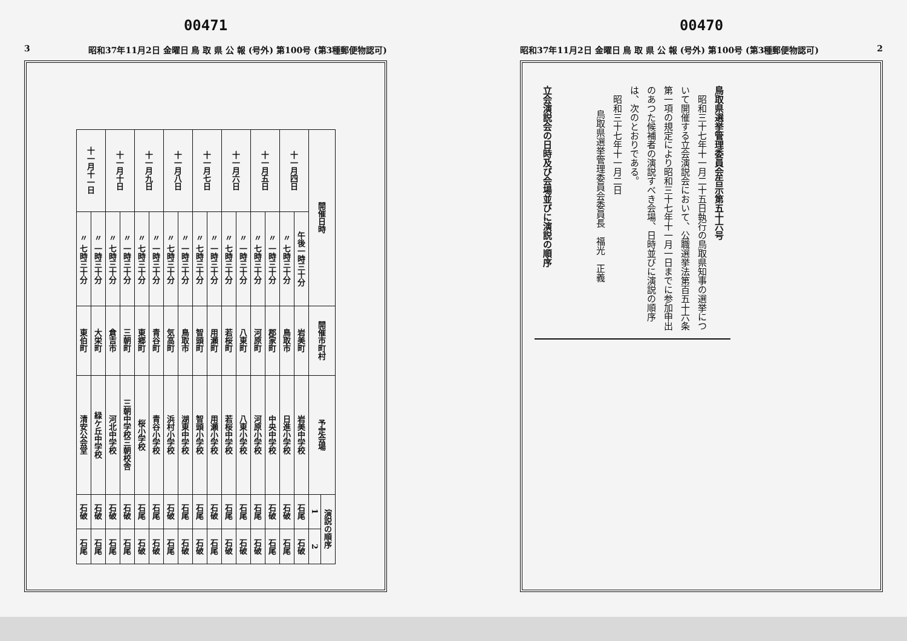00470
昭和37年11月2日 金曜日 鳥 取 県 公 報 (号外) 第100号 (第3種郵便物認可) 2
鳥取県選挙管理委員会告示第五十六号
　昭和三十七年十一月二十五日執行の鳥取県知事の選挙について開催する立会演説会において、公職選挙法第百五十六条第一項の規定により昭和三十七年十一月一日までに参加申出のあつた候補者の演説すべき会場、日時並びに演説の順序は、次のとおりである。
　昭和三十七年十一月二日
鳥取県選挙管理委員会委員長　福光　正義
立会演説会の日時及び会場並びに演説の順序
00471
3 昭和37年11月2日 金曜日 鳥 取 県 公 報 (号外) 第100号 (第3種郵便物認可)
| 開催日時 | | 開催市町村 | 予定会場 | 演説の順序 | |
| --- | --- | --- | --- | --- | --- |
| | | | | 1 | 2 |
| 十一月四日 | 午後一時三十分 | 岩美町 | 岩美中学校 | 石尾 | 石破 |
| | 〃 七時三十分 | 鳥取市 | 日進小学校 | 石破 | 石尾 |
| 十一月五日 | 〃 一時三十分 | 郡家町 | 中央中学校 | 石破 | 石尾 |
| | 〃 七時三十分 | 河原町 | 河原小学校 | 石尾 | 石破 |
| 十一月六日 | 〃 一時三十分 | 八東町 | 八東小学校 | 石尾 | 石破 |
| | 〃 七時三十分 | 若桜町 | 若桜中学校 | 石尾 | 石破 |
| 十一月七日 | 〃 一時三十分 | 用瀬町 | 用瀬小学校 | 石破 | 石尾 |
| | 〃 七時三十分 | 智頭町 | 智頭小学校 | 石尾 | 石破 |
| 十一月八日 | 〃 一時三十分 | 鳥取市 | 湖東中学校 | 石尾 | 石破 |
| | 〃 七時三十分 | 気高町 | 浜村小学校 | 石破 | 石尾 |
| 十一月九日 | 〃 一時三十分 | 青谷町 | 青谷小学校 | 石尾 | 石破 |
| | 〃 七時三十分 | 東郷町 | 桜小学校 | 石尾 | 石破 |
| 十一月十日 | 〃 一時三十分 | 三朝町 | 三朝中学校三朝校舎 | 石破 | 石尾 |
| | 〃 七時三十分 | 倉吉市 | 河北中学校 | 石破 | 石尾 |
| 十一月十一日 | 〃 一時三十分 | 大栄町 | 緑ケ丘中学校 | 石破 | 石尾 |
| | 〃 七時三十分 | 東伯町 | 清安公会堂 | 石破 | 石尾 |